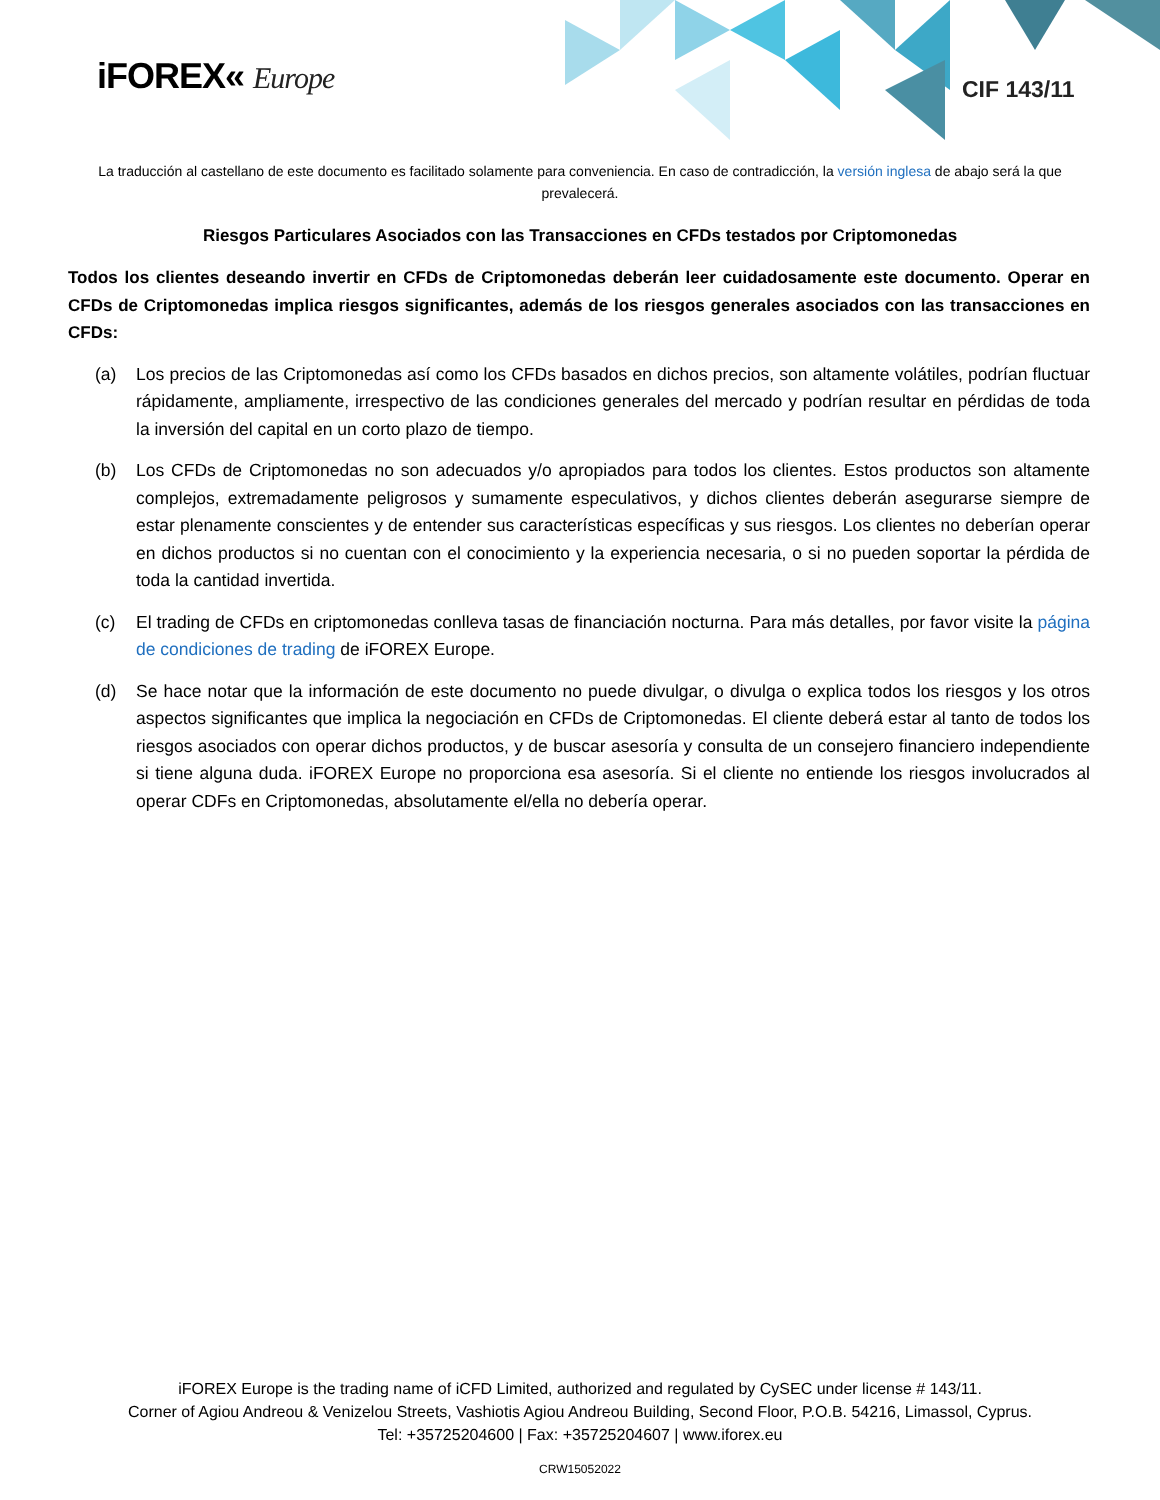iFOREX« Europe CIF 143/11
La traducción al castellano de este documento es facilitado solamente para conveniencia. En caso de contradicción, la versión inglesa de abajo será la que prevalecerá.
Riesgos Particulares Asociados con las Transacciones en CFDs testados por Criptomonedas
Todos los clientes deseando invertir en CFDs de Criptomonedas deberán leer cuidadosamente este documento. Operar en CFDs de Criptomonedas implica riesgos significantes, además de los riesgos generales asociados con las transacciones en CFDs:
(a) Los precios de las Criptomonedas así como los CFDs basados en dichos precios, son altamente volátiles, podrían fluctuar rápidamente, ampliamente, irrespectivo de las condiciones generales del mercado y podrían resultar en pérdidas de toda la inversión del capital en un corto plazo de tiempo.
(b) Los CFDs de Criptomonedas no son adecuados y/o apropiados para todos los clientes. Estos productos son altamente complejos, extremadamente peligrosos y sumamente especulativos, y dichos clientes deberán asegurarse siempre de estar plenamente conscientes y de entender sus características específicas y sus riesgos. Los clientes no deberían operar en dichos productos si no cuentan con el conocimiento y la experiencia necesaria, o si no pueden soportar la pérdida de toda la cantidad invertida.
(c) El trading de CFDs en criptomonedas conlleva tasas de financiación nocturna. Para más detalles, por favor visite la página de condiciones de trading de iFOREX Europe.
(d) Se hace notar que la información de este documento no puede divulgar, o divulga o explica todos los riesgos y los otros aspectos significantes que implica la negociación en CFDs de Criptomonedas. El cliente deberá estar al tanto de todos los riesgos asociados con operar dichos productos, y de buscar asesoría y consulta de un consejero financiero independiente si tiene alguna duda. iFOREX Europe no proporciona esa asesoría. Si el cliente no entiende los riesgos involucrados al operar CDFs en Criptomonedas, absolutamente el/ella no debería operar.
iFOREX Europe is the trading name of iCFD Limited, authorized and regulated by CySEC under license # 143/11.
Corner of Agiou Andreou & Venizelou Streets, Vashiotis Agiou Andreou Building, Second Floor, P.O.B. 54216, Limassol, Cyprus.
Tel: +35725204600 | Fax: +35725204607 | www.iforex.eu
CRW15052022